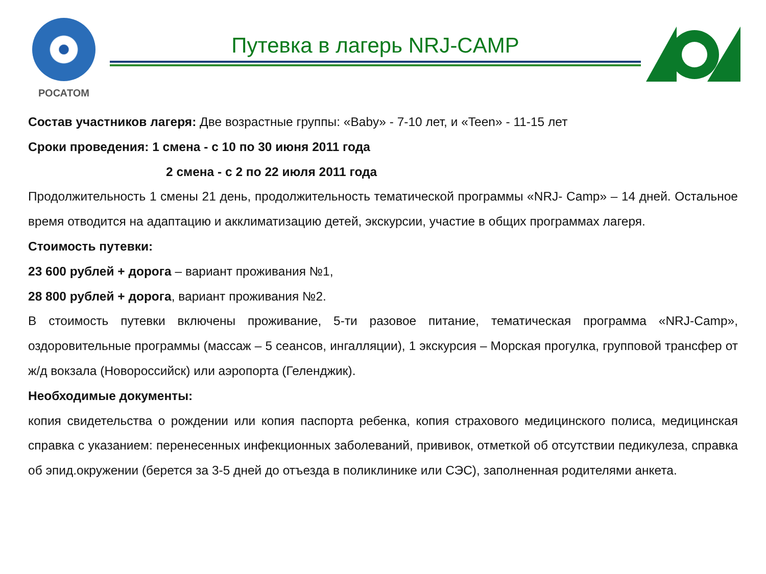РОСАТОМ
Путевка в лагерь NRJ-CAMP
Состав участников лагеря: Две возрастные группы: «Baby» - 7-10 лет, и «Teen» - 11-15 лет
Сроки проведения: 1 смена - с 10 по 30 июня 2011 года
2 смена - с 2 по 22 июля 2011 года
Продолжительность 1 смены 21 день, продолжительность тематической программы «NRJ- Camp» – 14 дней. Остальное время отводится на адаптацию и акклиматизацию детей, экскурсии, участие в общих программах лагеря.
Стоимость путевки:
23 600 рублей + дорога – вариант проживания №1,
28 800 рублей + дорога, вариант проживания №2.
В стоимость путевки включены проживание, 5-ти разовое питание, тематическая программа «NRJ-Camp», оздоровительные программы (массаж – 5 сеансов, ингалляции), 1 экскурсия – Морская прогулка, групповой трансфер от ж/д вокзала (Новороссийск) или аэропорта (Геленджик).
Необходимые документы:
копия свидетельства о рождении или копия паспорта ребенка, копия страхового медицинского полиса, медицинская справка с указанием: перенесенных инфекционных заболеваний, прививок, отметкой об отсутствии педикулеза, справка об эпид.окружении (берется за 3-5 дней до отъезда в поликлинике или СЭС), заполненная родителями анкета.